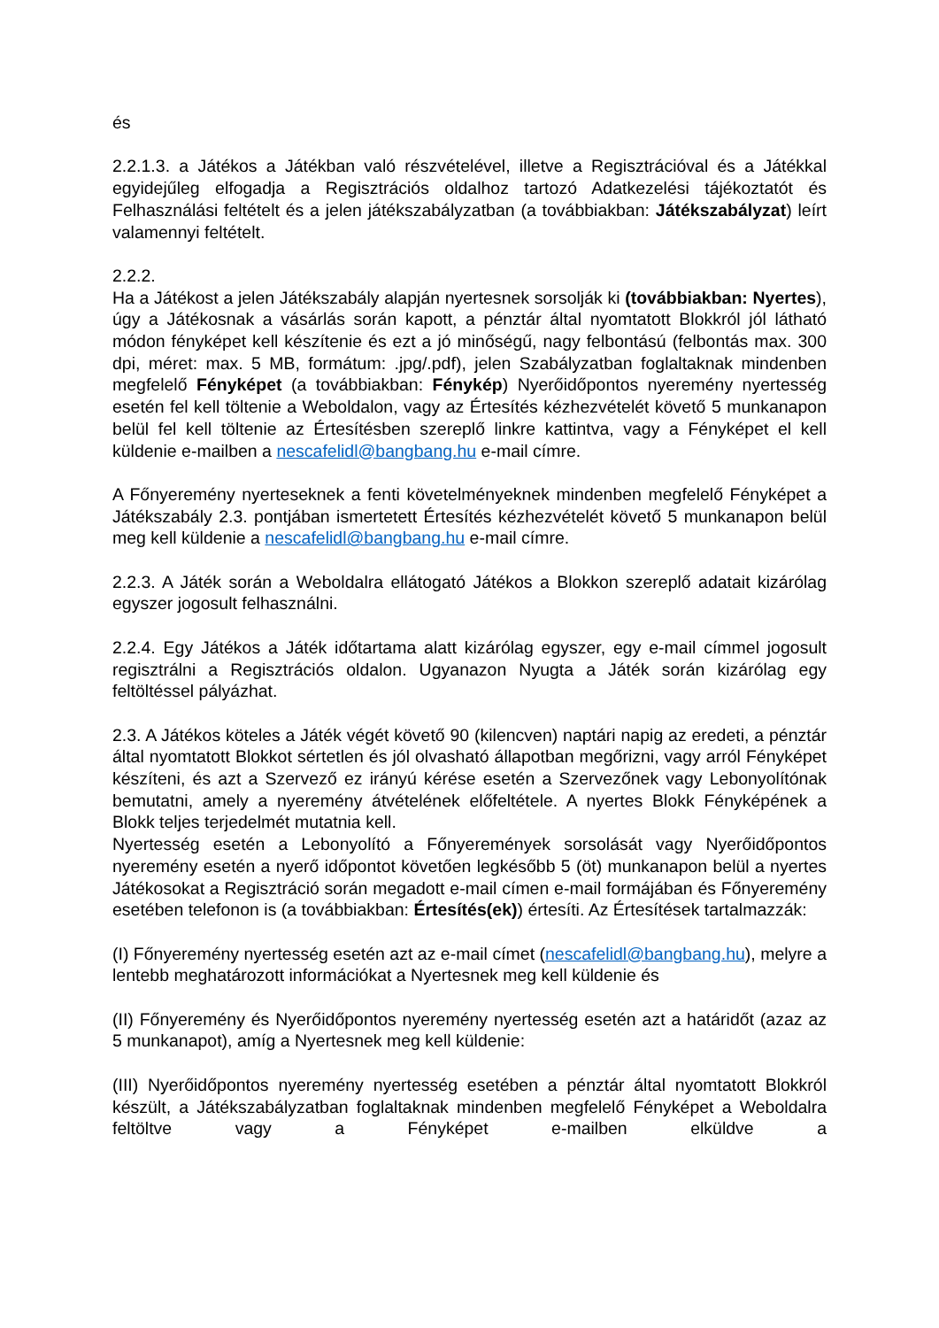és
2.2.1.3. a Játékos a Játékban való részvételével, illetve a Regisztrációval és a Játékkal egyidejűleg elfogadja a Regisztrációs oldalhoz tartozó Adatkezelési tájékoztatót és Felhasználási feltételt és a jelen játékszabályzatban (a továbbiakban: Játékszabályzat) leírt valamennyi feltételt.
2.2.2.
Ha a Játékost a jelen Játékszabály alapján nyertesnek sorsolják ki (továbbiakban: Nyertes), úgy a Játékosnak a vásárlás során kapott, a pénztár által nyomtatott Blokkról jól látható módon fényképet kell készítenie és ezt a jó minőségű, nagy felbontású (felbontás max. 300 dpi, méret: max. 5 MB, formátum: .jpg/.pdf), jelen Szabályzatban foglaltaknak mindenben megfelelő Fényképet (a továbbiakban: Fénykép) Nyerőidőpontos nyeremény nyertesség esetén fel kell töltenie a Weboldalon, vagy az Értesítés kézhezvételét követő 5 munkanapon belül fel kell töltenie az Értesítésben szereplő linkre kattintva, vagy a Fényképet el kell küldenie e-mailben a nescafelidl@bangbang.hu e-mail címre.
A Főnyeremény nyerteseknek a fenti követelményeknek mindenben megfelelő Fényképet a Játékszabály 2.3. pontjában ismertetett Értesítés kézhezvételét követő 5 munkanapon belül meg kell küldenie a nescafelidl@bangbang.hu e-mail címre.
2.2.3. A Játék során a Weboldalra ellátogató Játékos a Blokkon szereplő adatait kizárólag egyszer jogosult felhasználni.
2.2.4. Egy Játékos a Játék időtartama alatt kizárólag egyszer, egy e-mail címmel jogosult regisztrálni a Regisztrációs oldalon. Ugyanazon Nyugta a Játék során kizárólag egy feltöltéssel pályázhat.
2.3. A Játékos köteles a Játék végét követő 90 (kilencven) naptári napig az eredeti, a pénztár által nyomtatott Blokkot sértetlen és jól olvasható állapotban megőrizni, vagy arról Fényképet készíteni, és azt a Szervező ez irányú kérése esetén a Szervezőnek vagy Lebonyolítónak bemutatni, amely a nyeremény átvételének előfeltétele. A nyertes Blokk Fényképének a Blokk teljes terjedelmét mutatnia kell.
Nyertesség esetén a Lebonyolító a Főnyeremények sorsolását vagy Nyerőidőpontos nyeremény esetén a nyerő időpontot követően legkésőbb 5 (öt) munkanapon belül a nyertes Játékosokat a Regisztráció során megadott e-mail címen e-mail formájában és Főnyeremény esetében telefonon is (a továbbiakban: Értesítés(ek)) értesíti. Az Értesítések tartalmazzák:
(I) Főnyeremény nyertesség esetén azt az e-mail címet (nescafelidl@bangbang.hu), melyre a lentebb meghatározott információkat a Nyertesnek meg kell küldenie és
(II) Főnyeremény és Nyerőidőpontos nyeremény nyertesség esetén azt a határidőt (azaz az 5 munkanapot), amíg a Nyertesnek meg kell küldenie:
(III) Nyerőidőpontos nyeremény nyertesség esetében a pénztár által nyomtatott Blokkról készült, a Játékszabályzatban foglaltaknak mindenben megfelelő Fényképet a Weboldalra feltöltve vagy a Fényképet e-mailben elküldve a